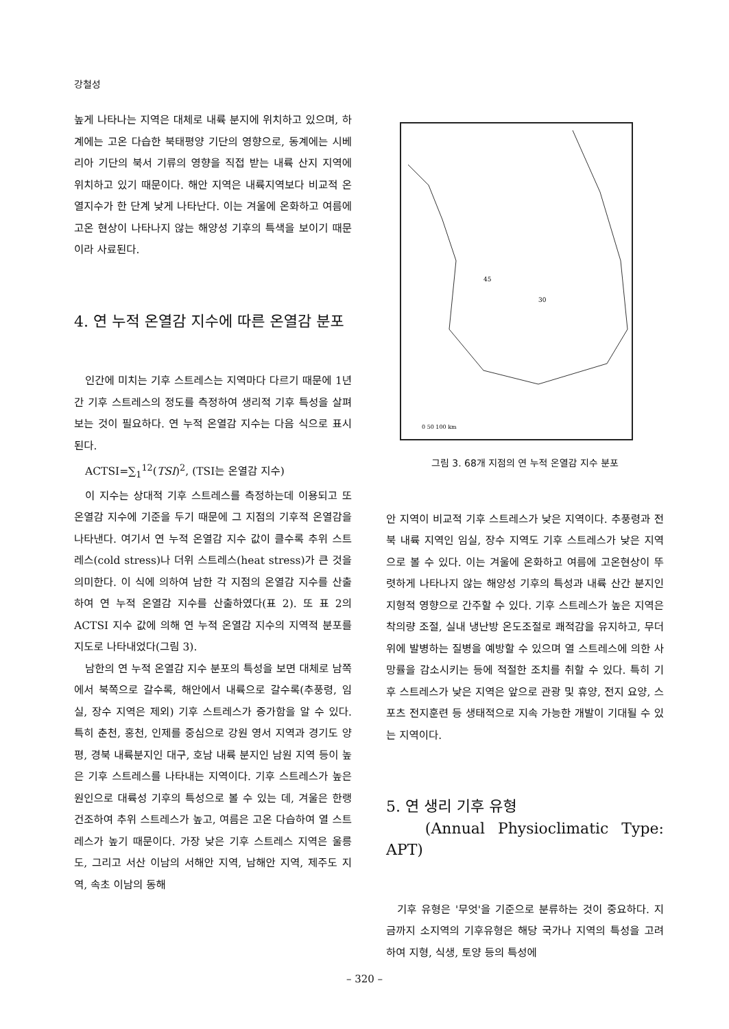강철성
높게 나타나는 지역은 대체로 내륙 분지에 위치하고 있으며, 하계에는 고온 다습한 북태평양 기단의 영향으로, 동계에는 시베리아 기단의 북서 기류의 영향을 직접 받는 내륙 산지 지역에 위치하고 있기 때문이다. 해안 지역은 내륙지역보다 비교적 온열지수가 한 단계 낮게 나타난다. 이는 겨울에 온화하고 여름에 고온 현상이 나타나지 않는 해양성 기후의 특색을 보이기 때문이라 사료된다.
4. 연 누적 온열감 지수에 따른 온열감 분포
인간에 미치는 기후 스트레스는 지역마다 다르기 때문에 1년간 기후 스트레스의 정도를 측정하여 생리적 기후 특성을 살펴보는 것이 필요하다. 연 누적 온열감 지수는 다음 식으로 표시된다.
ACTSI=∑<sub>1</sub><sup>12</sup>(TSI)<sup>2</sup>, (TSI는 온열감 지수)
이 지수는 상대적 기후 스트레스를 측정하는데 이용되고 또 온열감 지수에 기준을 두기 때문에 그 지점의 기후적 온열감을 나타낸다. 여기서 연 누적 온열감 지수 값이 클수록 추위 스트레스(cold stress)나 더위 스트레스(heat stress)가 큰 것을 의미한다. 이 식에 의하여 남한 각 지점의 온열감 지수를 산출하여 연 누적 온열감 지수를 산출하였다(표 2). 또 표 2의 ACTSI 지수 값에 의해 연 누적 온열감 지수의 지역적 분포를 지도로 나타내었다(그림 3).
남한의 연 누적 온열감 지수 분포의 특성을 보면 대체로 남쪽에서 북쪽으로 갈수록, 해안에서 내륙으로 갈수록(추풍령, 임실, 장수 지역은 제외) 기후 스트레스가 증가함을 알 수 있다. 특히 춘천, 홍천, 인제를 중심으로 강원 영서 지역과 경기도 양평, 경북 내륙분지인 대구, 호남 내륙 분지인 남원 지역 등이 높은 기후 스트레스를 나타내는 지역이다. 기후 스트레스가 높은 원인으로 대륙성 기후의 특성으로 볼 수 있는 데, 겨울은 한랭 건조하여 추위 스트레스가 높고, 여름은 고온 다습하여 열 스트레스가 높기 때문이다. 가장 낮은 기후 스트레스 지역은 울릉도, 그리고 서산 이남의 서해안 지역, 남해안 지역, 제주도 지역, 속초 이남의 동해
45
30
0 50 100 km
그림 3. 68개 지점의 연 누적 온열감 지수 분포
안 지역이 비교적 기후 스트레스가 낮은 지역이다. 추풍령과 전북 내륙 지역인 임실, 장수 지역도 기후 스트레스가 낮은 지역으로 볼 수 있다. 이는 겨울에 온화하고 여름에 고온현상이 뚜렷하게 나타나지 않는 해양성 기후의 특성과 내륙 산간 분지인 지형적 영향으로 간주할 수 있다. 기후 스트레스가 높은 지역은 착의량 조절, 실내 냉난방 온도조절로 쾌적감을 유지하고, 무더위에 발병하는 질병을 예방할 수 있으며 열 스트레스에 의한 사망률을 감소시키는 등에 적절한 조치를 취할 수 있다. 특히 기후 스트레스가 낮은 지역은 앞으로 관광 및 휴양, 전지 요양, 스포츠 전지훈련 등 생태적으로 지속 가능한 개발이 기대될 수 있는 지역이다.
5. 연 생리 기후 유형
(Annual Physioclimatic Type: APT)
기후 유형은 '무엇'을 기준으로 분류하는 것이 중요하다. 지금까지 소지역의 기후유형은 해당 국가나 지역의 특성을 고려하여 지형, 식생, 토양 등의 특성에
– 320 –